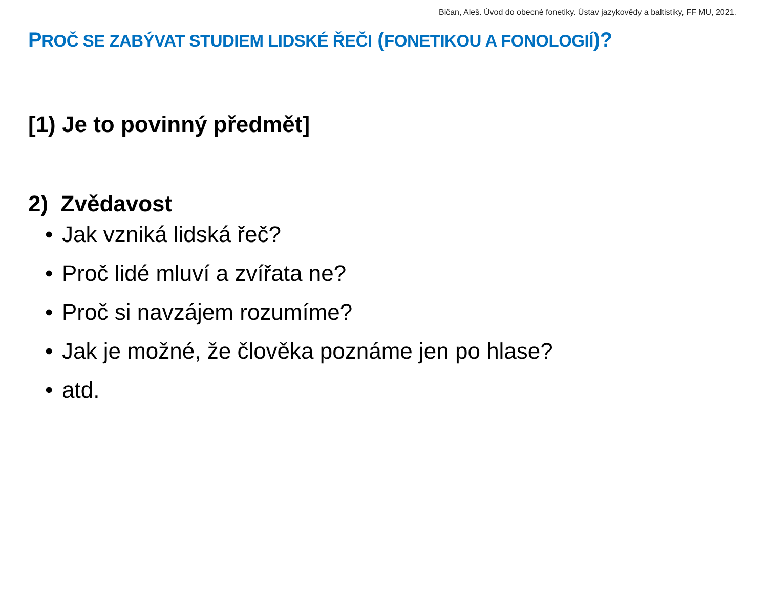Bičan, Aleš. Úvod do obecné fonetiky. Ústav jazykovědy a baltistiky, FF MU, 2021.
PROČ SE ZABÝVAT STUDIEM LIDSKÉ ŘEČI (FONETIKOU A FONOLOGIÍ)?
[1) Je to povinný předmět]
2) Zvědavost
• Jak vzniká lidská řeč?
• Proč lidé mluví a zvířata ne?
• Proč si navzájem rozumíme?
• Jak je možné, že člověka poznáme jen po hlase?
• atd.